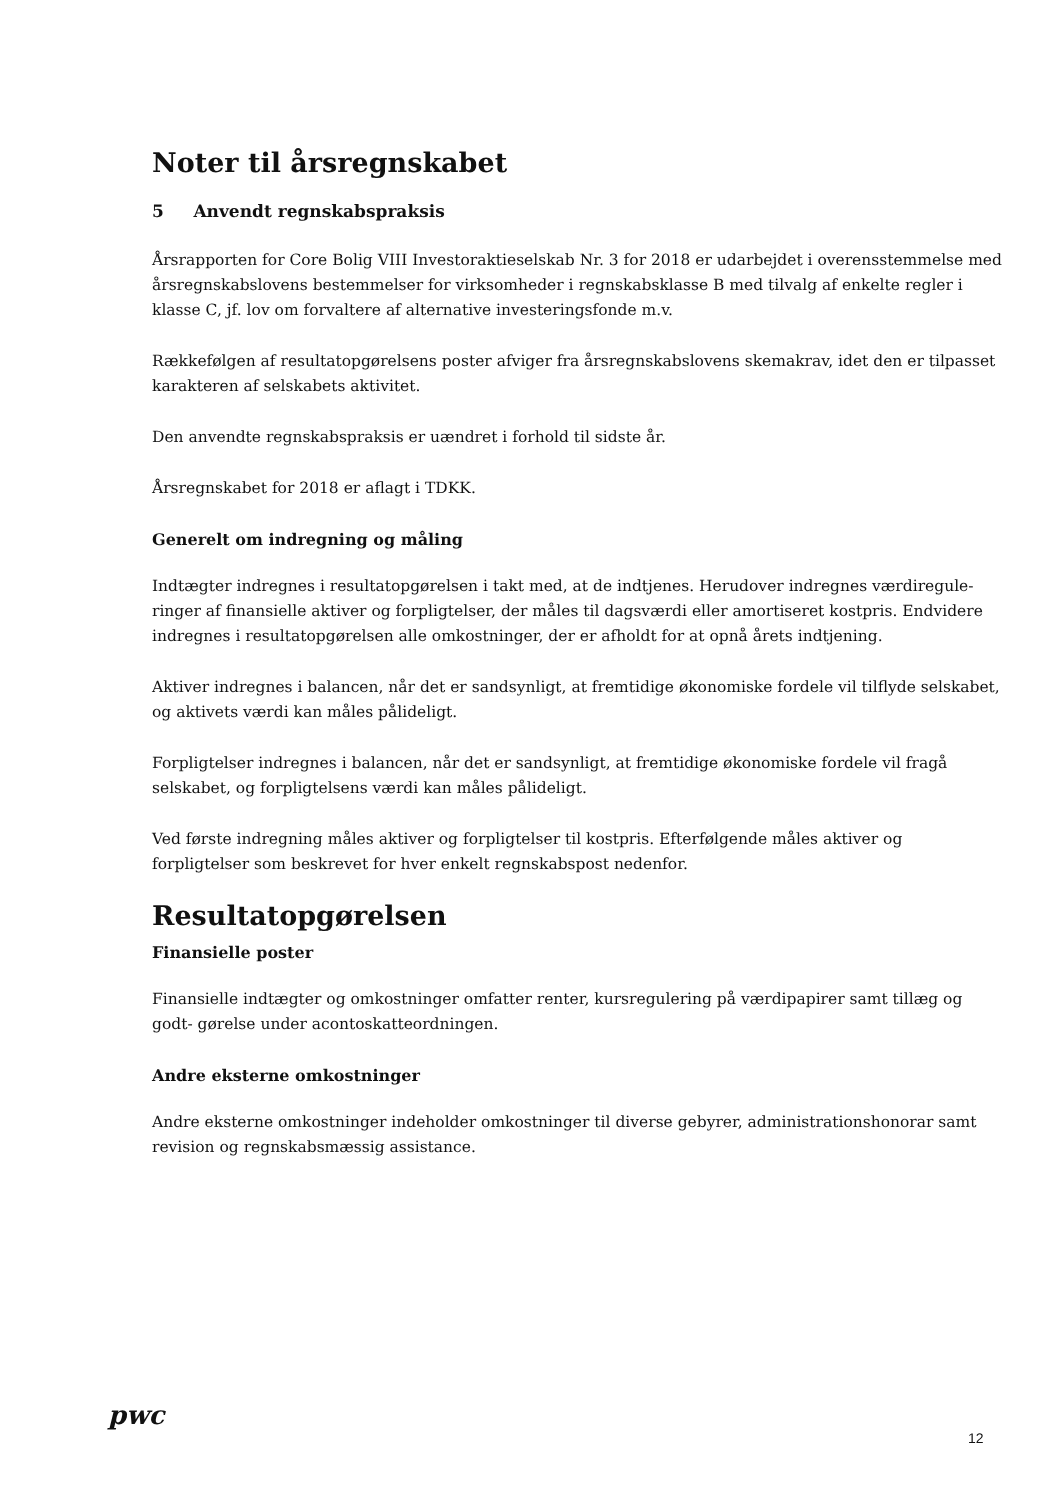Noter til årsregnskabet
5 Anvendt regnskabspraksis
Årsrapporten for Core Bolig VIII Investoraktieselskab Nr. 3 for 2018 er udarbejdet i overensstemmelse med årsregnskabslovens bestemmelser for virksomheder i regnskabsklasse B med tilvalg af enkelte regler i klasse C, jf. lov om forvaltere af alternative investeringsfonde m.v.
Rækkefølgen af resultatopgørelsens poster afviger fra årsregnskabslovens skemakrav, idet den er tilpasset karakteren af selskabets aktivitet.
Den anvendte regnskabspraksis er uændret i forhold til sidste år.
Årsregnskabet for 2018 er aflagt i TDKK.
Generelt om indregning og måling
Indtægter indregnes i resultatopgørelsen i takt med, at de indtjenes. Herudover indregnes værdiregule- ringer af finansielle aktiver og forpligtelser, der måles til dagsværdi eller amortiseret kostpris. Endvidere indregnes i resultatopgørelsen alle omkostninger, der er afholdt for at opnå årets indtjening.
Aktiver indregnes i balancen, når det er sandsynligt, at fremtidige økonomiske fordele vil tilflyde selskabet, og aktivets værdi kan måles pålideligt.
Forpligtelser indregnes i balancen, når det er sandsynligt, at fremtidige økonomiske fordele vil fragå selskabet, og forpligtelsens værdi kan måles pålideligt.
Ved første indregning måles aktiver og forpligtelser til kostpris. Efterfølgende måles aktiver og forpligtelser som beskrevet for hver enkelt regnskabspost nedenfor.
Resultatopgørelsen
Finansielle poster
Finansielle indtægter og omkostninger omfatter renter, kursregulering på værdipapirer samt tillæg og godt- gørelse under acontoskatteordningen.
Andre eksterne omkostninger
Andre eksterne omkostninger indeholder omkostninger til diverse gebyrer, administrationshonorar samt revision og regnskabsmæssig assistance.
pwc
12